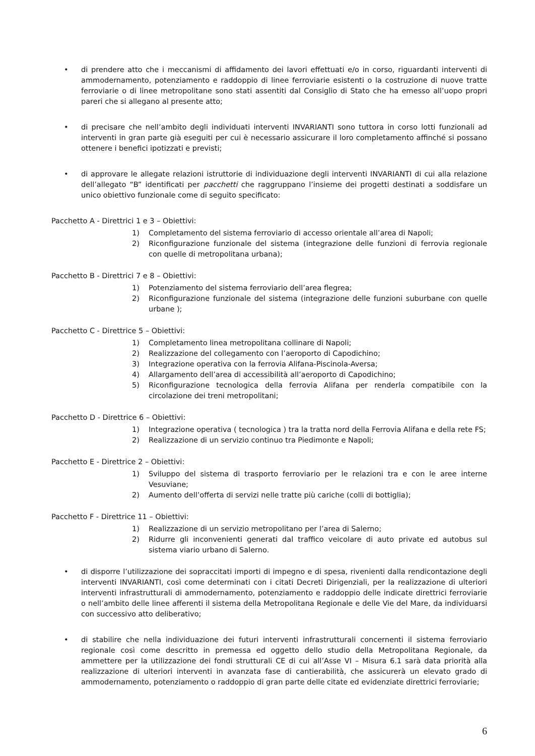• di prendere atto che i meccanismi di affidamento dei lavori effettuati e/o in corso, riguardanti interventi di ammodernamento, potenziamento e raddoppio di linee ferroviarie esistenti o la costruzione di nuove tratte ferroviarie o di linee metropolitane sono stati assentiti dal Consiglio di Stato che ha emesso all’uopo propri pareri che si allegano al presente atto;
• di precisare che nell’ambito degli individuati interventi INVARIANTI sono tuttora in corso lotti funzionali ad interventi in gran parte già eseguiti per cui è necessario assicurare il loro completamento affinché si possano ottenere i benefici ipotizzati e previsti;
• di approvare le allegate relazioni istruttorie di individuazione degli interventi INVARIANTI di cui alla relazione dell’allegato “B” identificati per pacchetti che raggruppano l’insieme dei progetti destinati a soddisfare un unico obiettivo funzionale come di seguito specificato:
Pacchetto A - Direttrici 1 e 3 – Obiettivi:
1) Completamento del sistema ferroviario di accesso orientale all’area di Napoli;
2) Riconfigurazione funzionale del sistema (integrazione delle funzioni di ferrovia regionale con quelle di metropolitana urbana);
Pacchetto B - Direttrici 7 e 8 – Obiettivi:
1) Potenziamento del sistema ferroviario dell’area flegrea;
2) Riconfigurazione funzionale del sistema (integrazione delle funzioni suburbane con quelle urbane );
Pacchetto C - Direttrice 5 – Obiettivi:
1) Completamento linea metropolitana collinare di Napoli;
2) Realizzazione del collegamento con l’aeroporto di Capodichino;
3) Integrazione operativa con la ferrovia Alifana-Piscinola-Aversa;
4) Allargamento dell’area di accessibilità all’aeroporto di Capodichino;
5) Riconfigurazione tecnologica della ferrovia Alifana per renderla compatibile con la circolazione dei treni metropolitani;
Pacchetto D - Direttrice 6 – Obiettivi:
1) Integrazione operativa ( tecnologica ) tra la tratta nord della Ferrovia Alifana e della rete FS;
2) Realizzazione di un servizio continuo tra Piedimonte e Napoli;
Pacchetto E - Direttrice 2 – Obiettivi:
1) Sviluppo del sistema di trasporto ferroviario per le relazioni tra e con le aree interne Vesuviane;
2) Aumento dell’offerta di servizi nelle tratte più cariche (colli di bottiglia);
Pacchetto F - Direttrice 11 – Obiettivi:
1) Realizzazione di un servizio metropolitano per l’area di Salerno;
2) Ridurre gli inconvenienti generati dal traffico veicolare di auto private ed autobus sul sistema viario urbano di Salerno.
• di disporre l’utilizzazione dei sopraccitati importi di impegno e di spesa, rivenienti dalla rendicontazione degli interventi INVARIANTI, così come determinati con i citati Decreti Dirigenziali, per la realizzazione di ulteriori interventi infrastrutturali di ammodernamento, potenziamento e raddoppio delle indicate direttrici ferroviarie o nell’ambito delle linee afferenti il sistema della Metropolitana Regionale e delle Vie del Mare, da individuarsi con successivo atto deliberativo;
• di stabilire che nella individuazione dei futuri interventi infrastrutturali concernenti il sistema ferroviario regionale così come descritto in premessa ed oggetto dello studio della Metropolitana Regionale, da ammettere per la utilizzazione dei fondi strutturali CE di cui all’Asse VI – Misura 6.1 sarà data priorità alla realizzazione di ulteriori interventi in avanzata fase di cantierabilità, che assicurerà un elevato grado di ammodernamento, potenziamento o raddoppio di gran parte delle citate ed evidenziate direttrici ferroviarie;
6